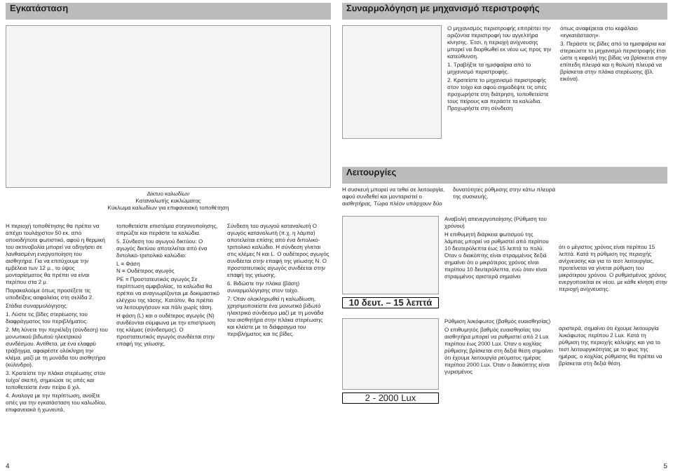Εγκατάσταση
Δίκτυο καλωδίων
Καταναλωτής κυκλώματος
Κύκλωμα καλωδίων για επιφανειακή τοποθέτηση
Η περιοχή τοποθέτησης θα πρέπει να απέχει τουλάχιστον 50 εκ. από οποιοδήποτε φωτιστικό, αφού η θερμική του ακτινοβολία μπορεί να οδηγήσει σε λανθασμένη ενεργοποίηση του αισθητήρα. Για να επιτύχουμε την εμβέλεια των 12 μ., το ύψος μονταρίσματος θα πρέπει να είναι περίπου στα 2 μ.
Παρακαλούμε όπως προσέξετε τις υποδείξεις ασφαλείας στη σελίδα 2.
Στάδια συναρμολόγησης:
1. Λύστε τις βίδες στερέωσης του διαφράγματος του περιβλήματος.
2. Μη λύνετε την περιέλιξη (σύνδεση) του μονωτικού βιδωτού ηλεκτρικού συνδέσμου. Αντίθετα, με ένα ελαφρύ τράβηγμα, αφαιρέστε ολόκληρη την κλέμα, μαζί με τη μονάδα του αισθητήρα (κύλινδρο).
3. Κρατείστε την πλάκα στερέωσης στον τοίχο/ σκεπή, σημειώσε τις οπές και τοποθετείστε έναν πείρο 6 χιλ.
4. Αναλογα με την περίπτωση, ανοίξτε οπές για την εγκατάσταση του καλωδίου, επιφανειακά ή χωνευτά,
τοποθετείστε επιστόμια στεγανοποίησης, σπρώξτε και περάστε τα καλώδια.
5. Σύνδεση του αγωγού δικτύου: Ο αγωγός δικτύου αποτελείται από ένα διπολικό-τριπολικό καλώδιο:
L = Φάση
N = Ουδέτερος αγωγός
PE = Προστατευτικός αγωγός Σε περίπτωση αμφιβολίας, τα καλώδια θα πρέπει να αναγνωρίζονται με δοκιμαστικό ελέγχου της τάσης. Κατόπιν, θα πρέπει να λειτουργήσουν και πάλι χωρίς τάση.
Η φάση (L) και ο ουδέτερος αγωγός (N) συνδέονται σύμφωνα με την επιστρωση της κλέμας (σύνδεσμος). Ο προστατευτικός αγωγός συνδέεται στην επαφή της γείωσης.
Σύνδεση του αγωγού καταναλωτή Ο αγωγός καταναλωτή (π.χ. η λάμπα) αποτελείται επίσης από ένα διπολικό-τριπολικό καλώδιο. Η σύνδεση γίνεται στις κλέμες N και L. Ο ουδέτερος αγωγός συνδέεται στην επαφή της γείωσης N. Ο προστατευτικός αγωγός συνδέεται στην επαφή της γείωσης.
6. Βιδώστε την πλάκα (βάση) συναρμολόγησης στον τοίχο.
7. Όταν ολοκληρωθεί η καλωδίωση, χρησιμοποιείστε ένα μονωτικό βιδωτό ηλεκτρικό σύνδεσμο μαζί με τη μονάδα του αισθητήρα στην πλάκα στερέωσης και κλείστε με το διάφραγμα του περιβλήματος και τις βίδες.
4
Συναρμολόγηση με μηχανισμό περιστροφής
Ο μηχανισμός περιστροφής επιτρέπει την οριζόντια περιστροφή του αγγελτήρα κίνησης. Έτσι, η περιοχή ανίχνευσης μπορεί να διορθωθεί εκ νέου ως προς την κατεύθυνση.
1. Τραβήξτε τα ημισφαίρια από το μηχανισμό περιστροφής.
2. Κρατείστε το μηχανισμό περιστροφής στον τοίχο και αφού σημαδέψτε τις οπές προχωρήστε στη διάτρηση, τοποθετείστε τους πείρους και περάστε τα καλώδια. Προχωρήστε στη σύνδεση
όπως αναφέρεται στο κεφάλαιο «εγκατάσταση».
3. Περάστε τις βίδες από τα ημισφαίρια και στερεώστε το μηχανισμό περιστροφής έτσι ώστε η κεφαλή της βίδας να βρίσκεται στην επίπεδη πλευρά και η θολωτή πλευρά να βρίσκεται στην πλάκα στερέωσης (βλ. εικόνα).
Λειτουργίες
Η συσκευή μπορεί να τεθεί σε λειτουργία, αφού συνδεθεί και μονταριστεί ο αισθητήρας. Τώρα πλέον υπάρχουν δύο
δυνατότητες ρύθμισης στην κάτω πλευρά της συσκευής.
10 δευτ. – 15 λεπτά
Αναβολή απενεργοποίησης (Ρύθμιση του χρόνου)
Η επιθυμητή διάρκεια φωτισμού της λάμπας μπορεί να ρυθμιστεί από περίπου 10 δευτερόλεπτα έως 15 λεπτά το πολύ. Όταν ο διακόπτης είναι στραμμένος δεξιά σημαίνει ότι ο μικρότερος χρόνος είναι περίπου 10 δευτερόλεπτα, ενώ όταν είναι στραμμένος αριστερά σημαίνει
ότι ο μέγιστος χρόνος είναι περίπου 15 λεπτά. Κατά τη ρύθμιση της περιοχής ανίχνευσης και για το τεστ λειτουργίας, προτείνεται να γίνεται ρύθμιση του μικρότερου χρόνου. Ο ρυθμισμένος χρόνος ενεργοποιείται εκ νέου, με κάθε κίνηση στην περιοχή ανίχνευσης.
2 - 2000 Lux
Ρύθμιση λυκόφωτος (βαθμός ευαισθησίας)
Ο επιθυμητός βαθμός ευαισθησίας του αισθητήρα μπορεί να ρυθμιστεί από 2 Lux περίπου έως 2000 Lux. Όταν ο κοχλίας ρύθμισης βρίσκεται στη δεξιά θέση σημαίνει ότι έχουμε λειτουργία ρεύματος ημέρας περίπου 2000 Lux. Όταν ο διακόπτης είναι γυρισμένος
αριστερά, σημαίνει ότι έχουμε λειτουργία λυκόφωτος περίπου 2 Lux. Κατά τη ρύθμιση της περιοχής κάλυψης και για το τεστ λειτουργικότητας με το φως της ημέρας, ο κοχλίας ρύθμισης θα πρέπει να βρίσκεται στη δεξιά θέση.
5